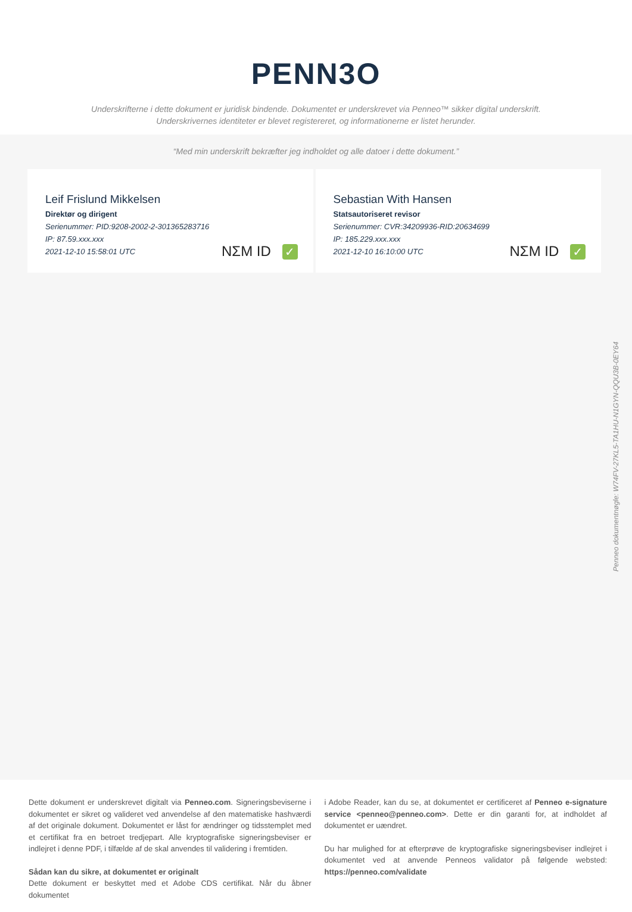PENN3O
Underskrifterne i dette dokument er juridisk bindende. Dokumentet er underskrevet via Penneo™ sikker digital underskrift.
Underskrivernes identiteter er blevet registereret, og informationerne er listet herunder.
“Med min underskrift bekræfter jeg indholdet og alle datoer i dette dokument.”
Leif Frislund Mikkelsen
Direktør og dirigent
Serienummer: PID:9208-2002-2-301365283716
IP: 87.59.xxx.xxx
2021-12-10 15:58:01 UTC
NΣM ID ✓
Sebastian With Hansen
Statsautoriseret revisor
Serienummer: CVR:34209936-RID:20634699
IP: 185.229.xxx.xxx
2021-12-10 16:10:00 UTC
NΣM ID ✓
Penneo dokumentnøgle: W74FV-27KL5-TA1HU-N1GYN-QQU3B-0EY64
Dette dokument er underskrevet digitalt via Penneo.com. Signeringsbeviserne i dokumentet er sikret og valideret ved anvendelse af den matematiske hashværdi af det originale dokument. Dokumentet er låst for ændringer og tidsstemplet med et certifikat fra en betroet tredjepart. Alle kryptografiske signeringsbeviser er indlejret i denne PDF, i tilfælde af de skal anvendes til validering i fremtiden.
Sådan kan du sikre, at dokumentet er originalt
Dette dokument er beskyttet med et Adobe CDS certifikat. Når du åbner dokumentet
i Adobe Reader, kan du se, at dokumentet er certificeret af Penneo e-signature service <penneo@penneo.com>. Dette er din garanti for, at indholdet af dokumentet er uændret.
Du har mulighed for at efterprøve de kryptografiske signeringsbeviser indlejret i dokumentet ved at anvende Penneos validator på følgende websted: https://penneo.com/validate